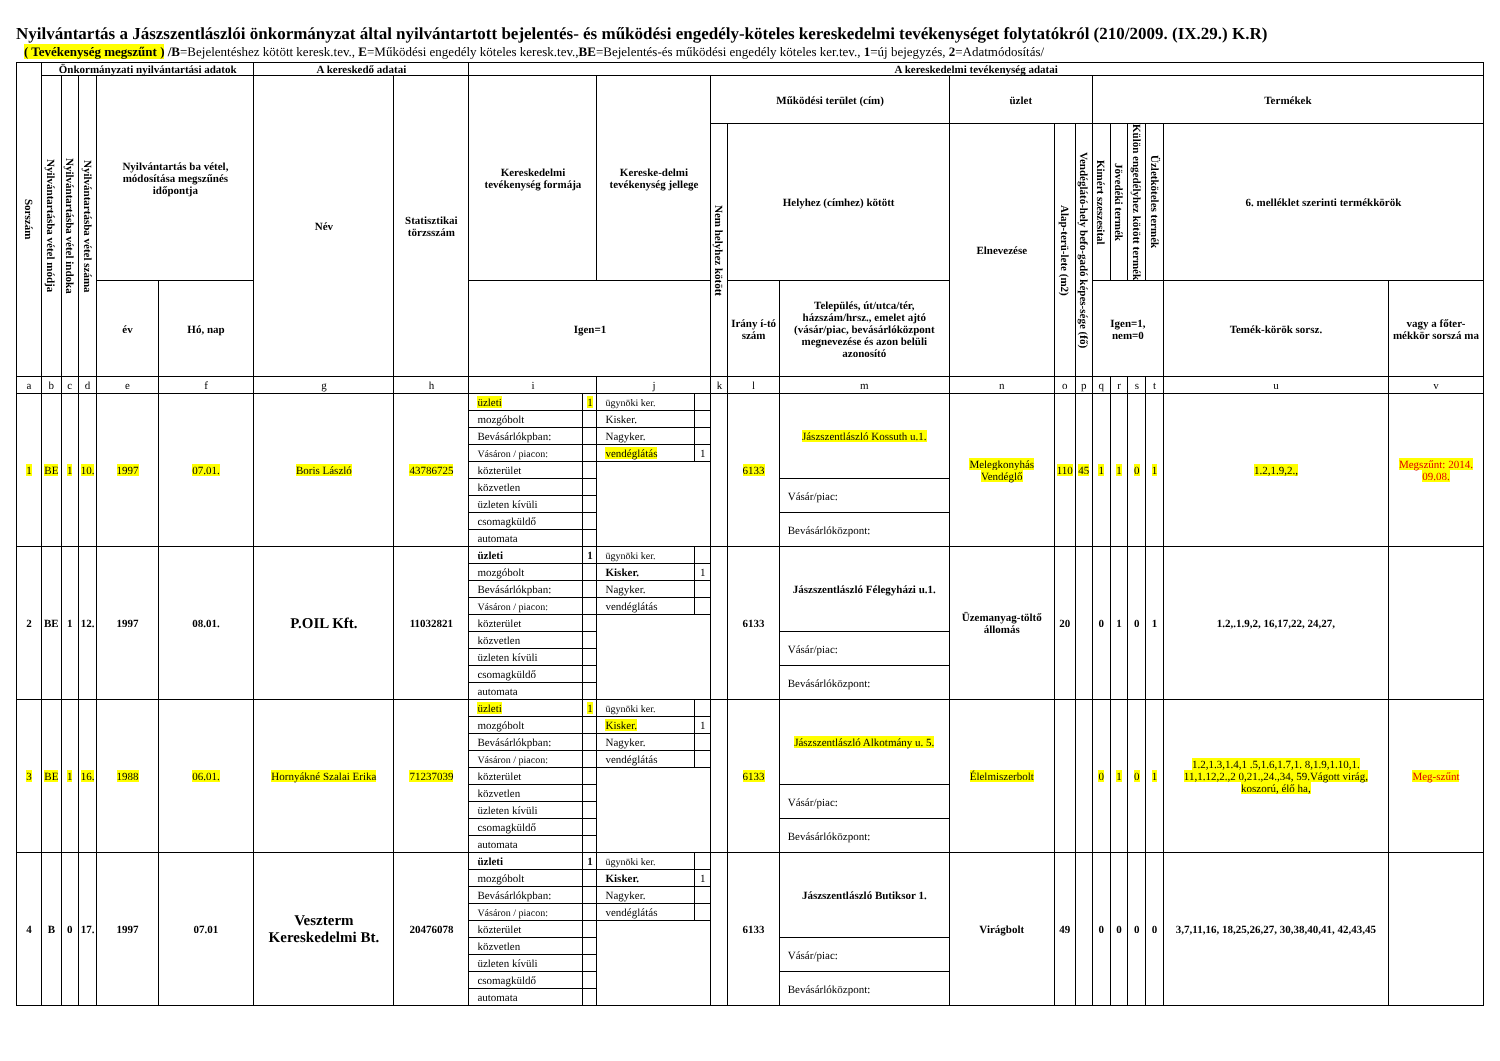Nyilvántartás a Jászszentlászlói önkormányzat által nyilvántartott bejelentés- és működési engedély-köteles kereskedelmi tevékenységet folytatókról (210/2009. (IX.29.) K.R)
( Tevékenység megszűnt ) /B=Bejelentéshez kötött keresk.tev., E=Működési engedély köteles keresk.tev.,BE=Bejelentés-és működési engedély köteles ker.tev., 1=új bejegyzés, 2=Adatmódosítás/
| Sorszám | Önkormányzati nyilvántartási adatok | | | | | A kereskedő adatai | | A kereskedelmi tevékenység adatai | | | | | | | | | | | | | | | |
| --- | --- | --- | --- | --- | --- | --- | --- | --- | --- | --- | --- | --- | --- | --- | --- | --- | --- | --- | --- | --- | --- | --- | --- |
| | Nyilvántartásba vétel módja | Nyilvántartásba vétel indoka | Nyilvántartásba vétel száma | Nyilvántartás ba vétel, módosítása megszűnés időpontja | | Név | Statisztikai törzsszám | Kereskedelmi tevékenység formája | | Kereske-delmi tevékenység jellege | | Működési terület (cím) | | | üzlet | | | Termékek | | | | | |
| | | | | | | | | | | | | Nem helyhez kötött | Helyhez (címhez) kötött | | Elnevezése | Alap-terü-lete (m2) | Vendéglátó-hely befo-gadó képes-sége (fő) | Kimért szeszesital | Jövedéki termék | Külön engedélyhez kötött termék | Üzletköteles termék | 6. melléklet szerinti termékkörök | |
| | | | | év | Hó, nap | | | Igen=1 | | | | | Irány í-tó szám | Település, út/utca/tér, házszám/hrsz., emelet ajtó (vásár/piac, bevásárlóközpont megnevezése és azon belüli azonosító | | | | Igen=1, nem=0 | | | | Temék-körök sorsz. | vagy a főter-mékkör sorszá ma |
| a | b | c | d | e | f | g | h | i | | j | | k | l | m | n | o | p | q | r | s | t | u | v |
| 1 | BE | 1 | 10. | 1997 | 07.01. | Boris László | 43786725 | üzleti | 1 | ügynöki ker. | | | 6133 | Jászszentlászló Kossuth u.1. | Melegkonyhás Vendéglő | 110 | 45 | 1 | 1 | 0 | 1 | 1.2,1.9,2., | Megszűnt: 2014. 09.08. |
| | | | | | | | | mozgóbolt | | Kisker. | | | | | | | | | | | | | |
| | | | | | | | | Bevásárlókpban: | | Nagyker. | | | | | | | | | | | | | |
| | | | | | | | | Vásáron / piacon: | | vendéglátás | 1 | | | | | | | | | | | | |
| | | | | | | | | közterület | | | | | | | | | | | | | | | |
| | | | | | | | | közvetlen | | | | | | Vásár/piac: | | | | | | | | | |
| | | | | | | | | üzleten kívüli | | | | | | | | | | | | | | | |
| | | | | | | | | csomagküldő | | | | | | Bevásárlóközpont: | | | | | | | | | |
| | | | | | | | | automata | | | | | | | | | | | | | | | |
| 2 | BE | 1 | 12. | 1997 | 08.01. | P.OIL Kft. | 11032821 | üzleti | 1 | ügynöki ker. | | | 6133 | Jászszentlászló Félegyházi u.1. | Üzemanyag-töltő állomás | 20 | | 0 | 1 | 0 | 1 | 1.2,.1.9,2, 16,17,22, 24,27, | |
| | | | | | | | | mozgóbolt | | Kisker. | 1 | | | | | | | | | | | | |
| | | | | | | | | Bevásárlókpban: | | Nagyker. | | | | | | | | | | | | | |
| | | | | | | | | Vásáron / piacon: | | vendéglátás | | | | | | | | | | | | | |
| | | | | | | | | közterület | | | | | | | | | | | | | | | |
| | | | | | | | | közvetlen | | | | | | Vásár/piac: | | | | | | | | | |
| | | | | | | | | üzleten kívüli | | | | | | | | | | | | | | | |
| | | | | | | | | csomagküldő | | | | | | Bevásárlóközpont: | | | | | | | | | |
| | | | | | | | | automata | | | | | | | | | | | | | | | |
| 3 | BE | 1 | 16. | 1988 | 06.01. | Hornyákné Szalai Erika | 71237039 | üzleti | 1 | ügynöki ker. | | | 6133 | Jászszentlászló Alkotmány u. 5. | Élelmiszerbolt | | | 0 | 1 | 0 | 1 | 1.2,1.3,1.4,1 .5,1.6,1.7,1. 8,1.9,1.10,1. 11,1.12,2.,2 0,21.,24.,34, 59.Vágott virág, koszorú, élő ha, | Meg-szűnt |
| | | | | | | | | mozgóbolt | | Kisker. | 1 | | | | | | | | | | | | |
| | | | | | | | | Bevásárlókpban: | | Nagyker. | | | | | | | | | | | | | |
| | | | | | | | | Vásáron / piacon: | | vendéglátás | | | | | | | | | | | | | |
| | | | | | | | | közterület | | | | | | | | | | | | | | | |
| | | | | | | | | közvetlen | | | | | | Vásár/piac: | | | | | | | | | |
| | | | | | | | | üzleten kívüli | | | | | | | | | | | | | | | |
| | | | | | | | | csomagküldő | | | | | | Bevásárlóközpont: | | | | | | | | | |
| | | | | | | | | automata | | | | | | | | | | | | | | | |
| 4 | B | 0 | 17. | 1997 | 07.01 | Veszterm Kereskedelmi Bt. | 20476078 | üzleti | 1 | ügynöki ker. | | | 6133 | Jászszentlászló Butiksor 1. | Virágbolt | 49 | | 0 | 0 | 0 | 0 | 3,7,11,16, 18,25,26,27, 30,38,40,41, 42,43,45 | |
| | | | | | | | | mozgóbolt | | Kisker. | 1 | | | | | | | | | | | | |
| | | | | | | | | Bevásárlókpban: | | Nagyker. | | | | | | | | | | | | | |
| | | | | | | | | Vásáron / piacon: | | vendéglátás | | | | | | | | | | | | | |
| | | | | | | | | közterület | | | | | | | | | | | | | | | |
| | | | | | | | | közvetlen | | | | | | Vásár/piac: | | | | | | | | | |
| | | | | | | | | üzleten kívüli | | | | | | | | | | | | | | | |
| | | | | | | | | csomagküldő | | | | | | Bevásárlóközpont: | | | | | | | | | |
| | | | | | | | | automata | | | | | | | | | | | | | | | |